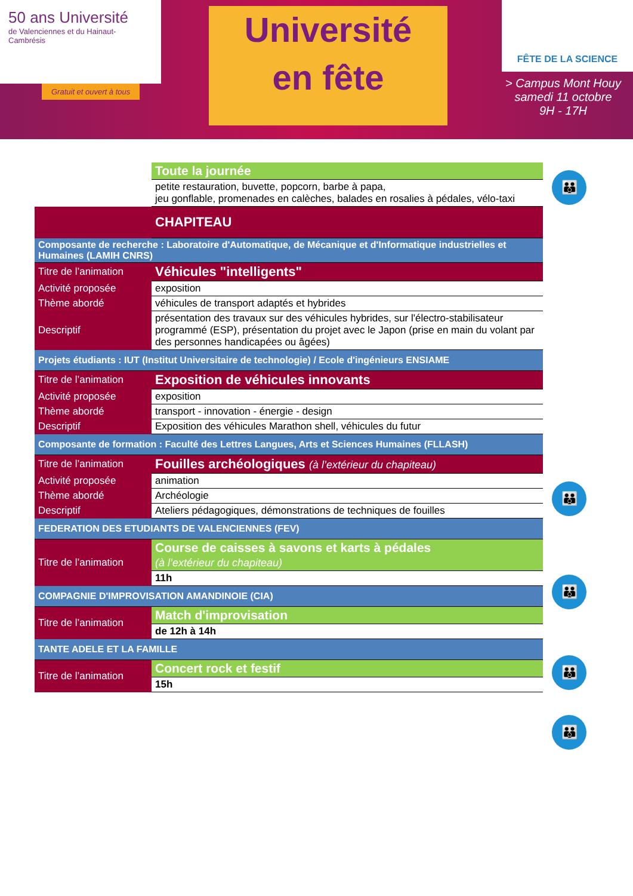50 ans Université
de Valenciennes et du Hainaut-Cambrésis
Gratuit et ouvert à tous
Université
en fête
FÊTE DE LA SCIENCE
> Campus Mont Houy
samedi 11 octobre
9H - 17H
| | Toute la journée |
| | petite restauration, buvette, popcorn, barbe à papa, jeu gonflable, promenades en calèches, balades en rosalies à pédales, vélo-taxi |
| | CHAPITEAU |
| Composante de recherche : Laboratoire d'Automatique, de Mécanique et d'Informatique industrielles et Humaines (LAMIH CNRS) | |
| Titre de l’animation | Véhicules "intelligents" |
| Activité proposée | exposition |
| Thème abordé | véhicules de transport adaptés et hybrides |
| Descriptif | présentation des travaux sur des véhicules hybrides, sur l'électro-stabilisateur programmé (ESP), présentation du projet avec le Japon (prise en main du volant par des personnes handicapées ou âgées) |
| Projets étudiants : IUT (Institut Universitaire de technologie) / Ecole d'ingénieurs ENSIAME | |
| Titre de l’animation | Exposition de véhicules innovants |
| Activité proposée | exposition |
| Thème abordé | transport - innovation - énergie - design |
| Descriptif | Exposition des véhicules Marathon shell, véhicules du futur |
| Composante de formation : Faculté des Lettres Langues, Arts et Sciences Humaines (FLLASH) | |
| Titre de l’animation | Fouilles archéologiques (à l’extérieur du chapiteau) |
| Activité proposée | animation |
| Thème abordé | Archéologie |
| Descriptif | Ateliers pédagogiques, démonstrations de techniques de fouilles |
| FEDERATION DES ETUDIANTS DE VALENCIENNES (FEV) | |
| Titre de l’animation | Course de caisses à savons et karts à pédales (à l’extérieur du chapiteau) |
| | 11h |
| COMPAGNIE D'IMPROVISATION AMANDINOIE (CIA) | |
| Titre de l’animation | Match d'improvisation |
| | de 12h à 14h |
| TANTE ADELE ET LA FAMILLE | |
| Titre de l’animation | Concert rock et festif |
| | 15h |
👪
👪
👪
👪
👪